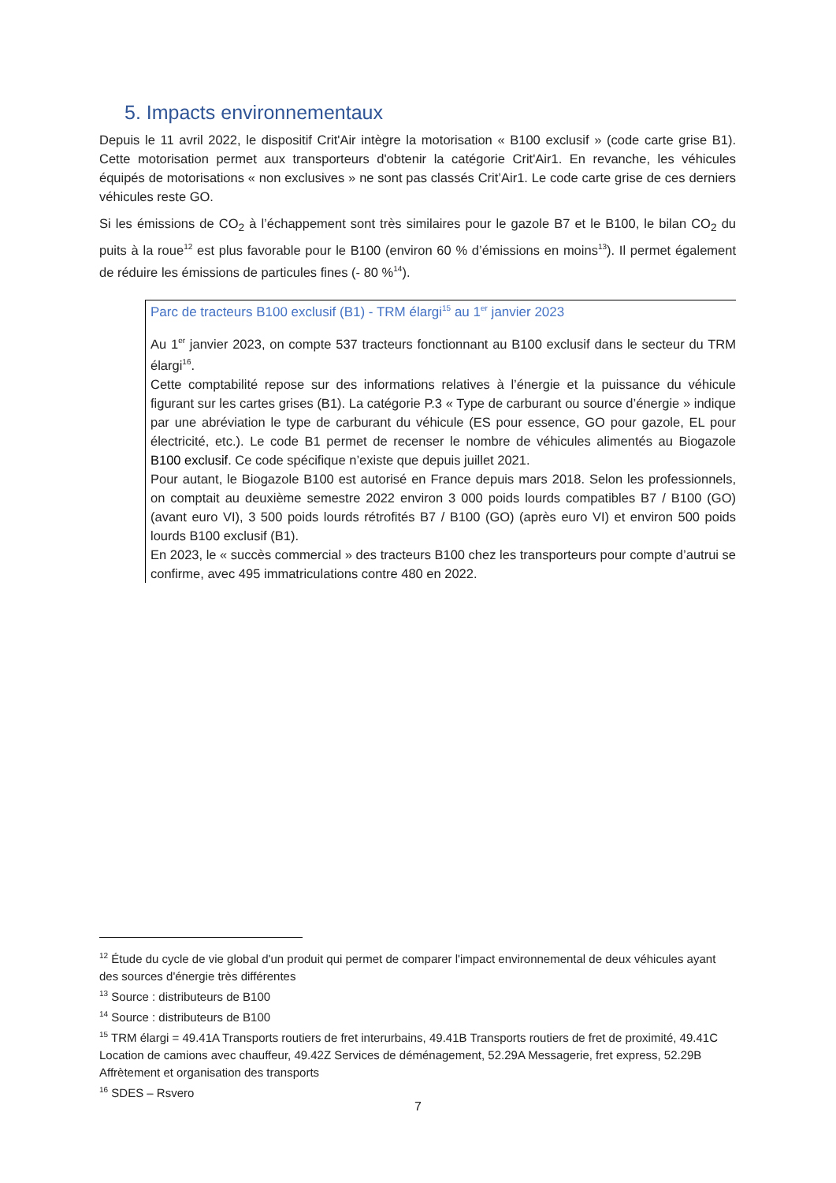5. Impacts environnementaux
Depuis le 11 avril 2022, le dispositif Crit'Air intègre la motorisation « B100 exclusif » (code carte grise B1). Cette motorisation permet aux transporteurs d'obtenir la catégorie Crit'Air1. En revanche, les véhicules équipés de motorisations « non exclusives » ne sont pas classés Crit’Air1. Le code carte grise de ces derniers véhicules reste GO.
Si les émissions de CO<sub>2</sub> à l’échappement sont très similaires pour le gazole B7 et le B100, le bilan CO<sub>2</sub> du puits à la roue<sup>12</sup> est plus favorable pour le B100 (environ 60 % d’émissions en moins<sup>13</sup>). Il permet également de réduire les émissions de particules fines (- 80 %<sup>14</sup>).
Parc de tracteurs B100 exclusif (B1) - TRM élargi<sup>15</sup> au 1<sup>er</sup> janvier 2023
Au 1<sup>er</sup> janvier 2023, on compte 537 tracteurs fonctionnant au B100 exclusif dans le secteur du TRM élargi<sup>16</sup>.
Cette comptabilité repose sur des informations relatives à l’énergie et la puissance du véhicule figurant sur les cartes grises (B1). La catégorie P.3 « Type de carburant ou source d’énergie » indique par une abréviation le type de carburant du véhicule (ES pour essence, GO pour gazole, EL pour électricité, etc.). Le code B1 permet de recenser le nombre de véhicules alimentés au Biogazole B100 exclusif. Ce code spécifique n’existe que depuis juillet 2021.
Pour autant, le Biogazole B100 est autorisé en France depuis mars 2018. Selon les professionnels, on comptait au deuxième semestre 2022 environ 3 000 poids lourds compatibles B7 / B100 (GO) (avant euro VI), 3 500 poids lourds rétrofités B7 / B100 (GO) (après euro VI) et environ 500 poids lourds B100 exclusif (B1).
En 2023, le « succès commercial » des tracteurs B100 chez les transporteurs pour compte d’autrui se confirme, avec 495 immatriculations contre 480 en 2022.
<sup>12</sup> Étude du cycle de vie global d'un produit qui permet de comparer l'impact environnemental de deux véhicules ayant des sources d'énergie très différentes
<sup>13</sup> Source : distributeurs de B100
<sup>14</sup> Source : distributeurs de B100
<sup>15</sup> TRM élargi = 49.41A Transports routiers de fret interurbains, 49.41B Transports routiers de fret de proximité, 49.41C Location de camions avec chauffeur, 49.42Z Services de déménagement, 52.29A Messagerie, fret express, 52.29B Affrètement et organisation des transports
<sup>16</sup> SDES – Rsvero
7